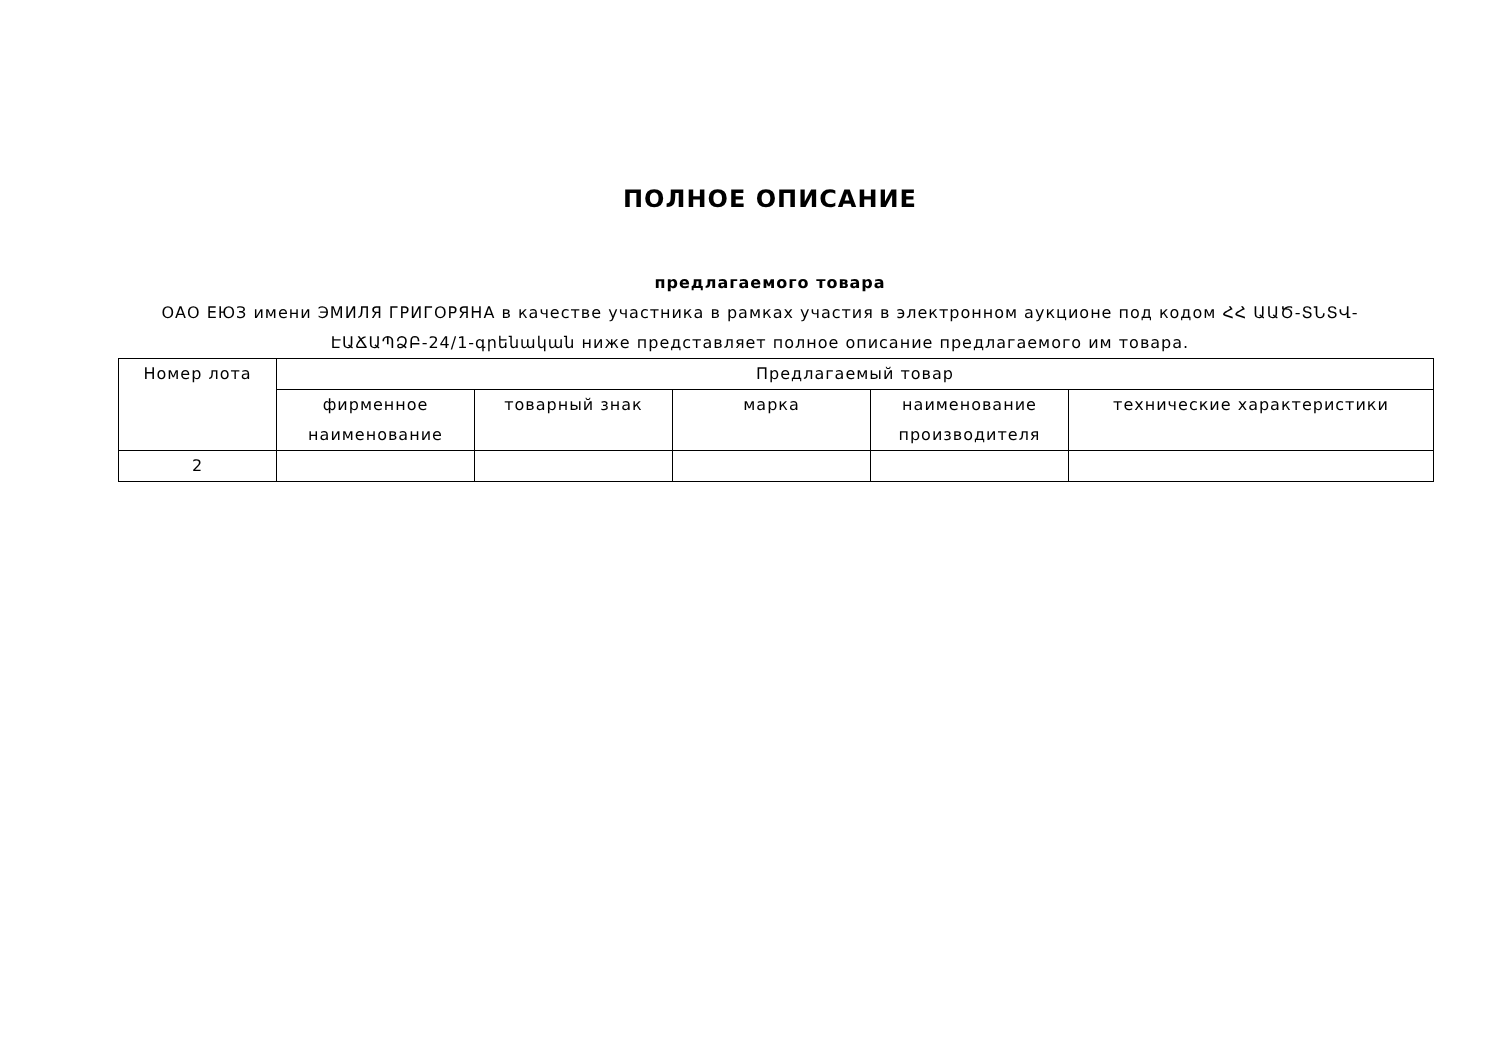ПОЛНОЕ ОПИСАНИЕ
предлагаемого товара
ОАО ЕЮЗ имени ЭМИЛЯ ГРИГОРЯНА в качестве участника в рамках участия в электронном аукционе под кодом ՀՀ ԱԱԾ-ՏՆՏՎ-ԷԱՃԱՊՁԲ-24/1-գրենական ниже представляет полное описание предлагаемого им товара.
| Номер лота | Предлагаемый товар | | | | |
| --- | --- | --- | --- | --- | --- |
| | фирменное наименование | товарный знак | марка | наименование производителя | технические характеристики |
| 2 | | | | | |